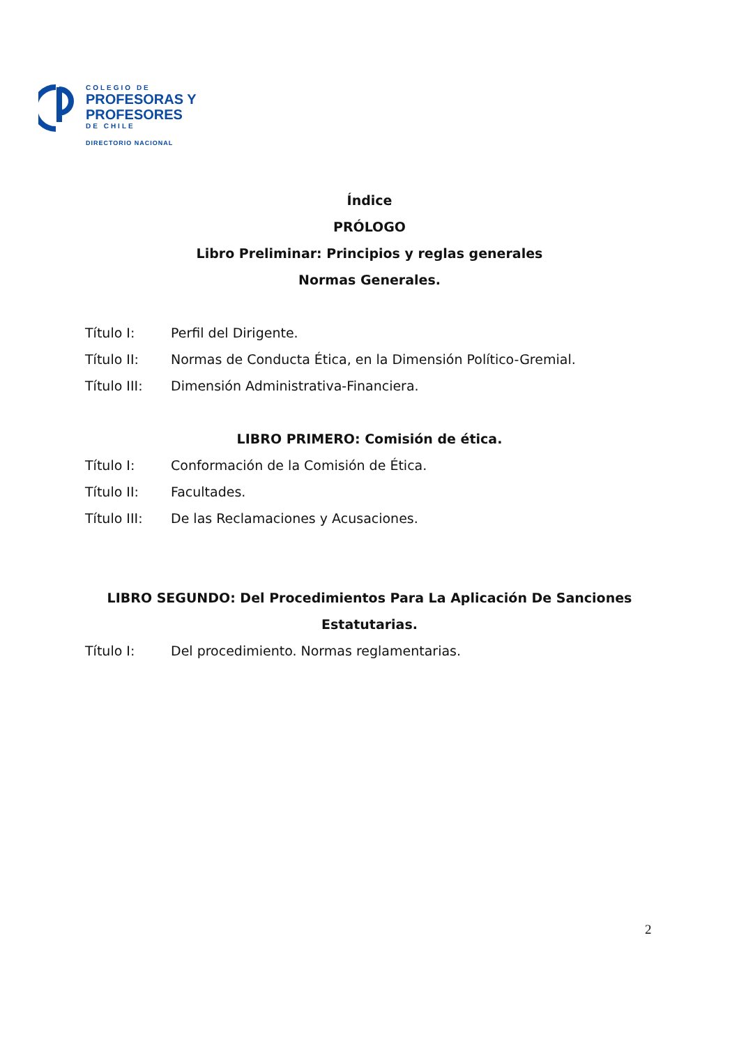COLEGIO DE
PROFESORAS Y
PROFESORES
DE CHILE
DIRECTORIO NACIONAL
Índice
PRÓLOGO
Libro Preliminar: Principios y reglas generales
Normas Generales.
Título I: Perfil del Dirigente.
Título II: Normas de Conducta Ética, en la Dimensión Político-Gremial.
Título III: Dimensión Administrativa-Financiera.
LIBRO PRIMERO: Comisión de ética.
Título I: Conformación de la Comisión de Ética.
Título II: Facultades.
Título III: De las Reclamaciones y Acusaciones.
LIBRO SEGUNDO: Del Procedimientos Para La Aplicación De Sanciones Estatutarias.
Título I: Del procedimiento. Normas reglamentarias.
2